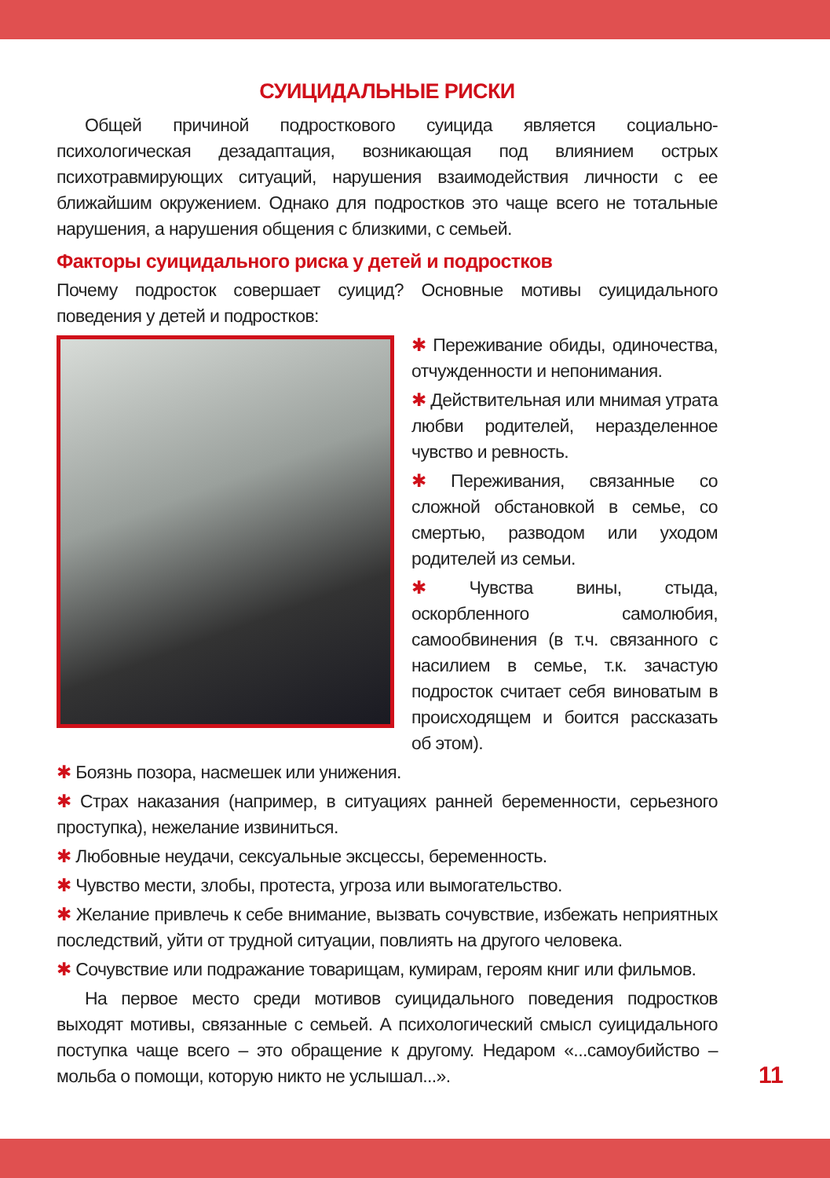СУИЦИДАЛЬНЫЕ РИСКИ
Общей причиной подросткового суицида является социально-психологическая дезадаптация, возникающая под влиянием острых психотравмирующих ситуаций, нарушения взаимодействия личности с ее ближайшим окружением. Однако для подростков это чаще всего не тотальные нарушения, а нарушения общения с близкими, с семьей.
Факторы суицидального риска у детей и подростков
Почему подросток совершает суицид? Основные мотивы суицидального поведения у детей и подростков:
✱ Переживание обиды, одиночества, отчужденности и непонимания.
✱ Действительная или мнимая утрата любви родителей, неразделенное чувство и ревность.
✱ Переживания, связанные со сложной обстановкой в семье, со смертью, разводом или уходом родителей из семьи.
✱ Чувства вины, стыда, оскорбленного самолюбия, самообвинения (в т.ч. связанного с насилием в семье, т.к. зачастую подросток считает себя виноватым в происходящем и боится рассказать об этом).
✱ Боязнь позора, насмешек или унижения.
✱ Страх наказания (например, в ситуациях ранней беременности, серьезного проступка), нежелание извиниться.
✱ Любовные неудачи, сексуальные эксцессы, беременность.
✱ Чувство мести, злобы, протеста, угроза или вымогательство.
✱ Желание привлечь к себе внимание, вызвать сочувствие, избежать неприятных последствий, уйти от трудной ситуации, повлиять на другого человека.
✱ Сочувствие или подражание товарищам, кумирам, героям книг или фильмов.
На первое место среди мотивов суицидального поведения подростков выходят мотивы, связанные с семьей. А психологический смысл суицидального поступка чаще всего – это обращение к другому. Недаром «...самоубийство – мольба о помощи, которую никто не услышал...».
11